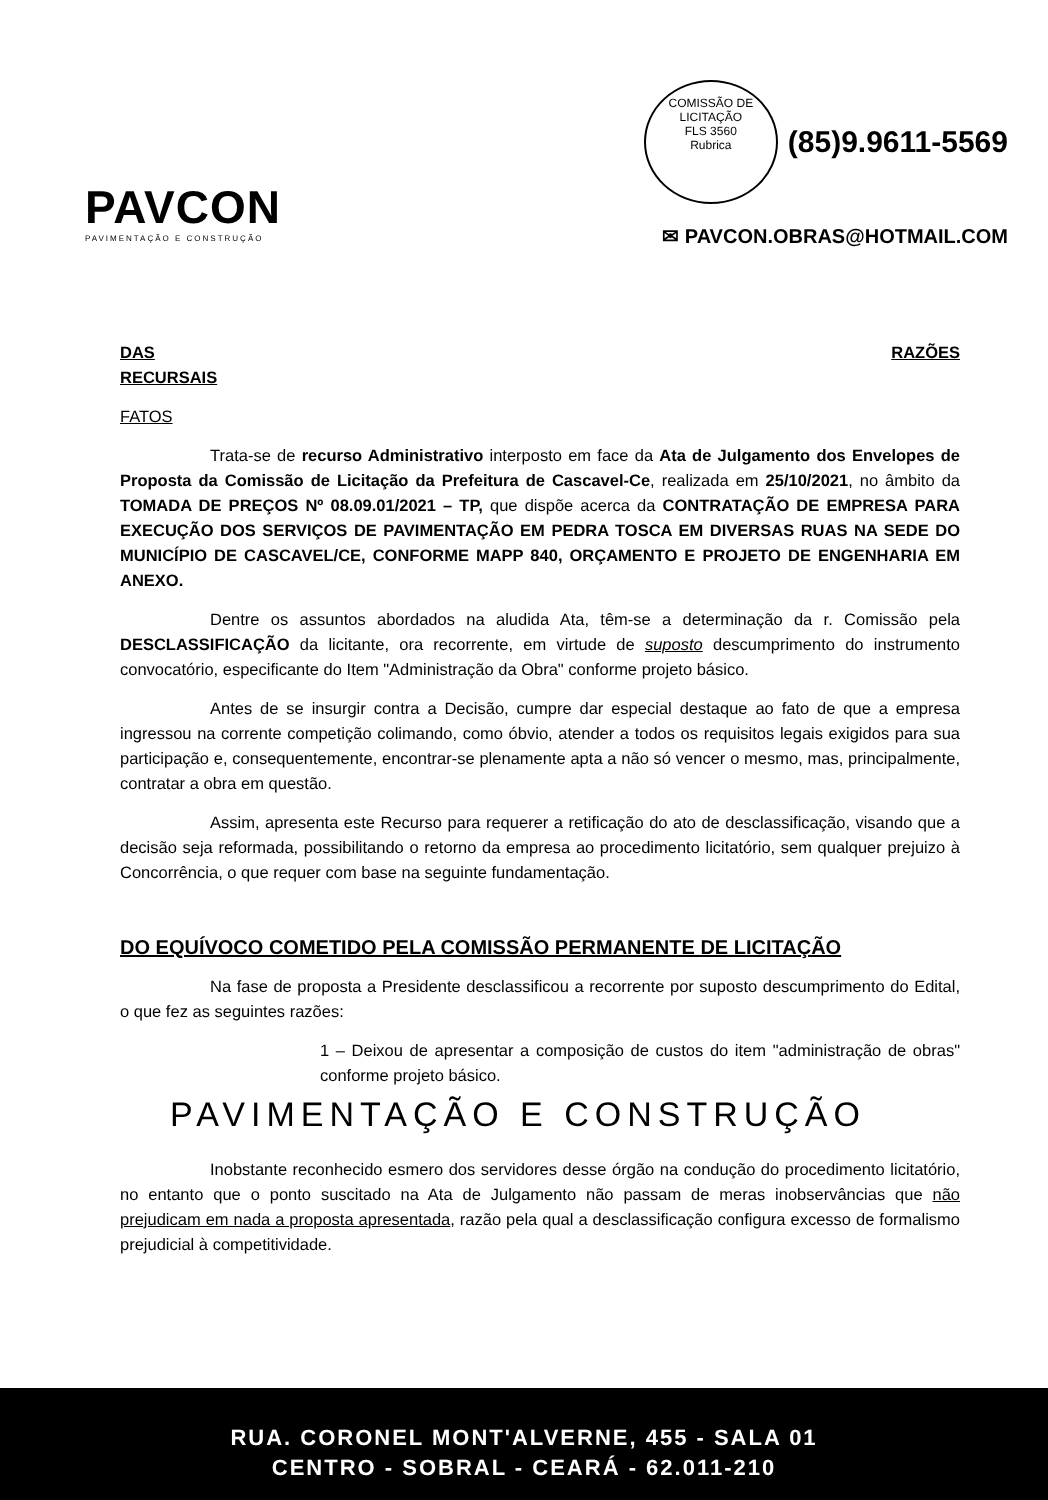PAVCON
PAVIMENTAÇÃO E CONSTRUÇÃO
COMISSÃO DE LICITAÇÃO
FLS 3560
Rubrica (85)9.9611-5569
✉ PAVCON.OBRAS@HOTMAIL.COM
DAS RAZÕES
RECURSAIS
FATOS
Trata-se de recurso Administrativo interposto em face da Ata de Julgamento dos Envelopes de Proposta da Comissão de Licitação da Prefeitura de Cascavel-Ce, realizada em 25/10/2021, no âmbito da TOMADA DE PREÇOS Nº 08.09.01/2021 – TP, que dispõe acerca da CONTRATAÇÃO DE EMPRESA PARA EXECUÇÃO DOS SERVIÇOS DE PAVIMENTAÇÃO EM PEDRA TOSCA EM DIVERSAS RUAS NA SEDE DO MUNICÍPIO DE CASCAVEL/CE, CONFORME MAPP 840, ORÇAMENTO E PROJETO DE ENGENHARIA EM ANEXO.
Dentre os assuntos abordados na aludida Ata, têm-se a determinação da r. Comissão pela DESCLASSIFICAÇÃO da licitante, ora recorrente, em virtude de suposto descumprimento do instrumento convocatório, especificante do Item "Administração da Obra" conforme projeto básico.
Antes de se insurgir contra a Decisão, cumpre dar especial destaque ao fato de que a empresa ingressou na corrente competição colimando, como óbvio, atender a todos os requisitos legais exigidos para sua participação e, consequentemente, encontrar-se plenamente apta a não só vencer o mesmo, mas, principalmente, contratar a obra em questão.
Assim, apresenta este Recurso para requerer a retificação do ato de desclassificação, visando que a decisão seja reformada, possibilitando o retorno da empresa ao procedimento licitatório, sem qualquer prejuizo à Concorrência, o que requer com base na seguinte fundamentação.
DO EQUÍVOCO COMETIDO PELA COMISSÃO PERMANENTE DE LICITAÇÃO
Na fase de proposta a Presidente desclassificou a recorrente por suposto descumprimento do Edital, o que fez as seguintes razões:
1 – Deixou de apresentar a composição de custos do item "administração de obras" conforme projeto básico.
PAVIMENTAÇÃO E CONSTRUÇÃO
Inobstante reconhecido esmero dos servidores desse órgão na condução do procedimento licitatório, no entanto que o ponto suscitado na Ata de Julgamento não passam de meras inobservâncias que não prejudicam em nada a proposta apresentada, razão pela qual a desclassificação configura excesso de formalismo prejudicial à competitividade.
RUA. CORONEL MONT'ALVERNE, 455 - SALA 01
CENTRO - SOBRAL - CEARÁ - 62.011-210